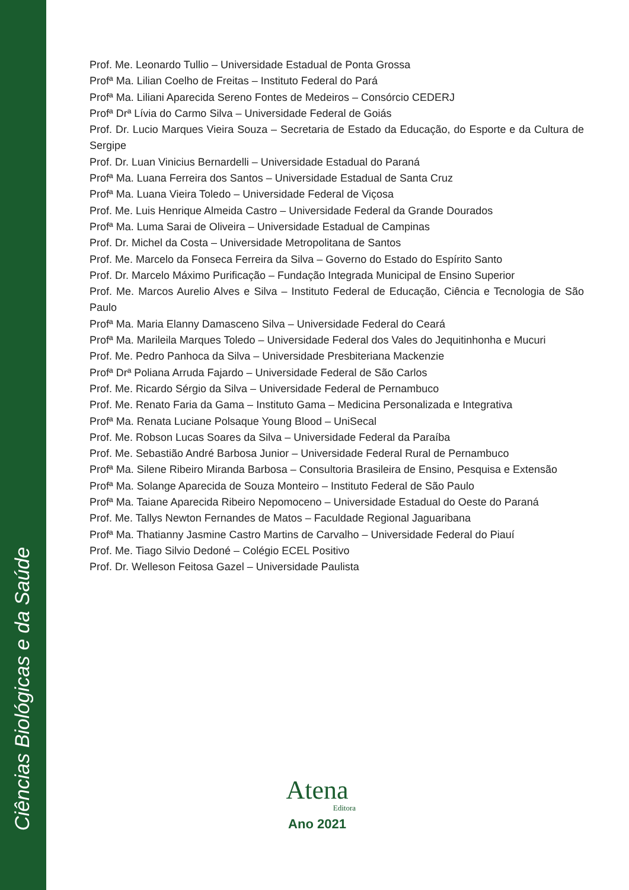Ciências Biológicas e da Saúde
Prof. Me. Leonardo Tullio – Universidade Estadual de Ponta Grossa
Profª Ma. Lilian Coelho de Freitas – Instituto Federal do Pará
Profª Ma. Liliani Aparecida Sereno Fontes de Medeiros – Consórcio CEDERJ
Profª Drª Lívia do Carmo Silva – Universidade Federal de Goiás
Prof. Dr. Lucio Marques Vieira Souza – Secretaria de Estado da Educação, do Esporte e da Cultura de Sergipe
Prof. Dr. Luan Vinicius Bernardelli – Universidade Estadual do Paraná
Profª Ma. Luana Ferreira dos Santos – Universidade Estadual de Santa Cruz
Profª Ma. Luana Vieira Toledo – Universidade Federal de Viçosa
Prof. Me. Luis Henrique Almeida Castro – Universidade Federal da Grande Dourados
Profª Ma. Luma Sarai de Oliveira – Universidade Estadual de Campinas
Prof. Dr. Michel da Costa – Universidade Metropolitana de Santos
Prof. Me. Marcelo da Fonseca Ferreira da Silva – Governo do Estado do Espírito Santo
Prof. Dr. Marcelo Máximo Purificação – Fundação Integrada Municipal de Ensino Superior
Prof. Me. Marcos Aurelio Alves e Silva – Instituto Federal de Educação, Ciência e Tecnologia de São Paulo
Profª Ma. Maria Elanny Damasceno Silva – Universidade Federal do Ceará
Profª Ma. Marileila Marques Toledo – Universidade Federal dos Vales do Jequitinhonha e Mucuri
Prof. Me. Pedro Panhoca da Silva – Universidade Presbiteriana Mackenzie
Profª Drª Poliana Arruda Fajardo – Universidade Federal de São Carlos
Prof. Me. Ricardo Sérgio da Silva – Universidade Federal de Pernambuco
Prof. Me. Renato Faria da Gama – Instituto Gama – Medicina Personalizada e Integrativa
Profª Ma. Renata Luciane Polsaque Young Blood – UniSecal
Prof. Me. Robson Lucas Soares da Silva – Universidade Federal da Paraíba
Prof. Me. Sebastião André Barbosa Junior – Universidade Federal Rural de Pernambuco
Profª Ma. Silene Ribeiro Miranda Barbosa – Consultoria Brasileira de Ensino, Pesquisa e Extensão
Profª Ma. Solange Aparecida de Souza Monteiro – Instituto Federal de São Paulo
Profª Ma. Taiane Aparecida Ribeiro Nepomoceno – Universidade Estadual do Oeste do Paraná
Prof. Me. Tallys Newton Fernandes de Matos – Faculdade Regional Jaguaribana
Profª Ma. Thatianny Jasmine Castro Martins de Carvalho – Universidade Federal do Piauí
Prof. Me. Tiago Silvio Dedoné – Colégio ECEL Positivo
Prof. Dr. Welleson Feitosa Gazel – Universidade Paulista
Atena
Editora
Ano 2021